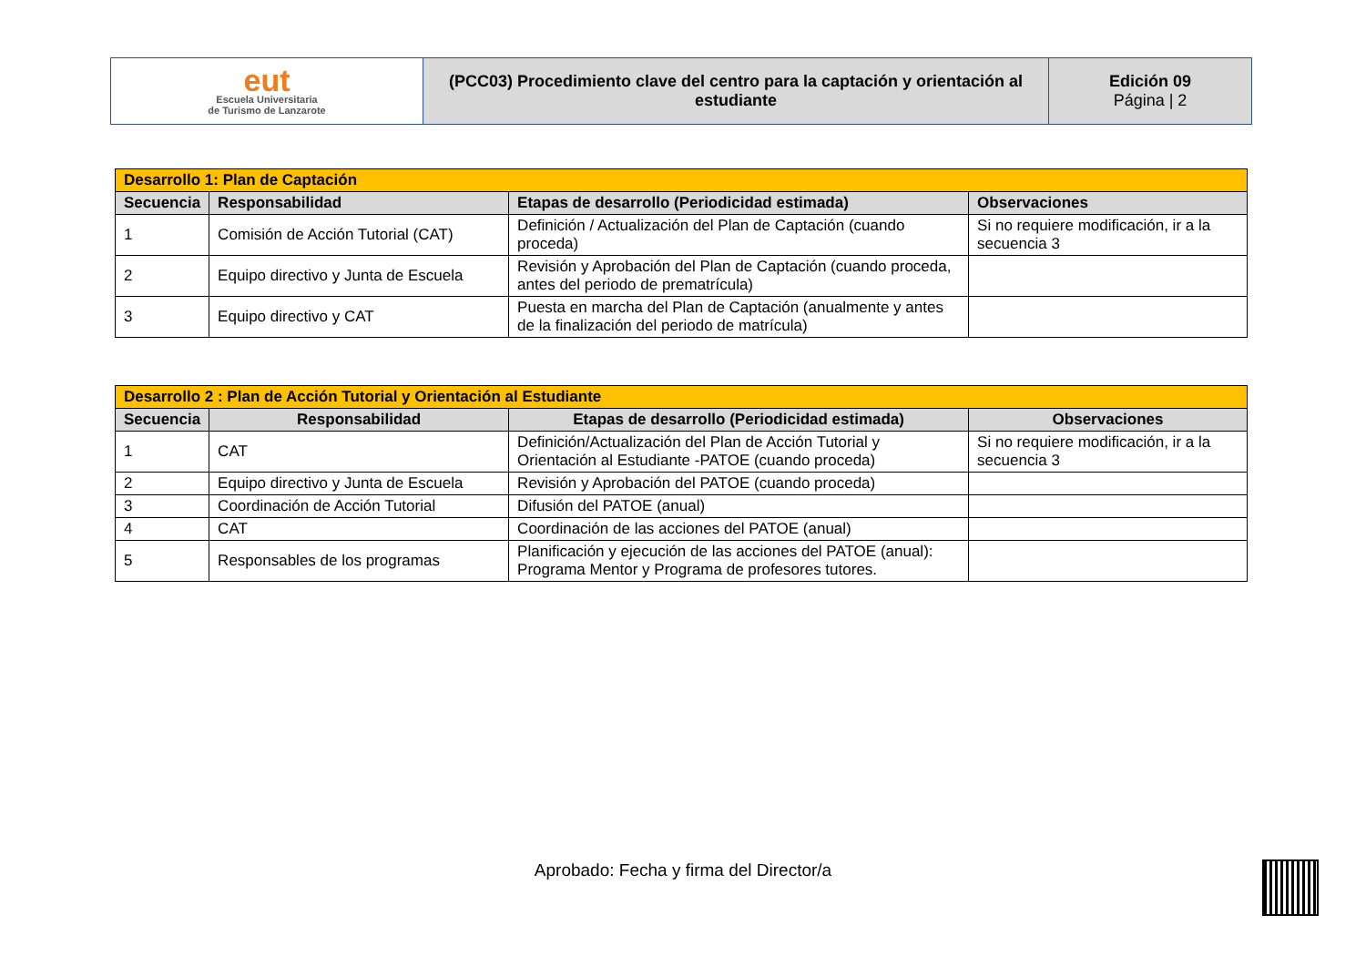| eut Escuela Universitaria de Turismo de Lanzarote | (PCC03) Procedimiento clave del centro para la captación y orientación al estudiante | Edición 09 Página / 2 |
| Desarrollo 1: Plan de Captación | | | |
| Secuencia | Responsabilidad | Etapas de desarrollo (Periodicidad estimada) | Observaciones |
| 1 | Comisión de Acción Tutorial (CAT) | Definición / Actualización del Plan de Captación (cuando proceda) | Si no requiere modificación, ir a la secuencia 3 |
| 2 | Equipo directivo y Junta de Escuela | Revisión y Aprobación del Plan de Captación (cuando proceda, antes del periodo de prematrícula) | |
| 3 | Equipo directivo y CAT | Puesta en marcha del Plan de Captación (anualmente y antes de la finalización del periodo de matrícula) | |
| Desarrollo 2 : Plan de Acción Tutorial y Orientación al Estudiante | | | |
| Secuencia | Responsabilidad | Etapas de desarrollo (Periodicidad estimada) | Observaciones |
| 1 | CAT | Definición/Actualización del Plan de Acción Tutorial y Orientación al Estudiante -PATOE (cuando proceda) | Si no requiere modificación, ir a la secuencia 3 |
| 2 | Equipo directivo y Junta de Escuela | Revisión y Aprobación del PATOE (cuando proceda) | |
| 3 | Coordinación de Acción Tutorial | Difusión del PATOE (anual) | |
| 4 | CAT | Coordinación de las acciones del PATOE (anual) | |
| 5 | Responsables de los programas | Planificación y ejecución de las acciones del PATOE (anual): Programa Mentor y Programa de profesores tutores. | |
Aprobado: Fecha y firma del Director/a